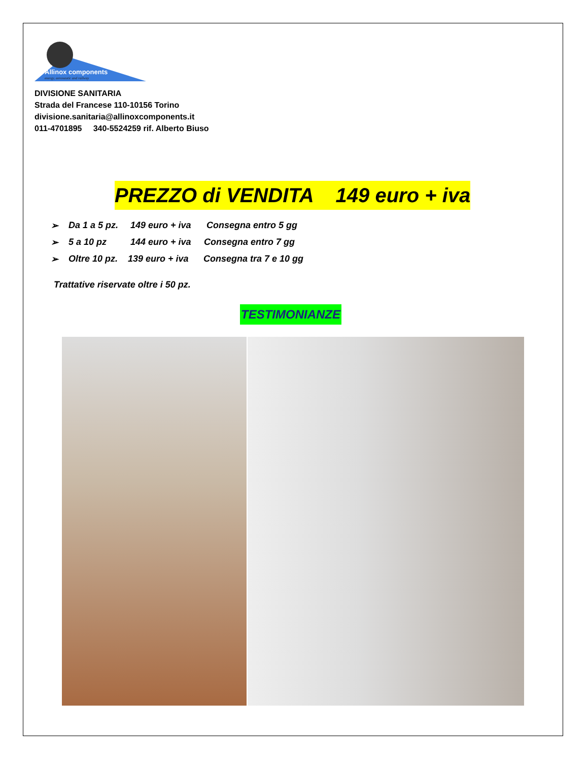Allinox components
energy, aeronautic and railway
DIVISIONE SANITARIA
Strada del Francese 110-10156 Torino
divisione.sanitaria@allinoxcomponents.it
011-4701895 340-5524259 rif. Alberto Biuso
PREZZO di VENDITA 149 euro + iva
➢ Da 1 a 5 pz. 149 euro + iva Consegna entro 5 gg
➢ 5 a 10 pz 144 euro + iva Consegna entro 7 gg
➢ Oltre 10 pz. 139 euro + iva Consegna tra 7 e 10 gg
Trattative riservate oltre i 50 pz.
TESTIMONIANZE